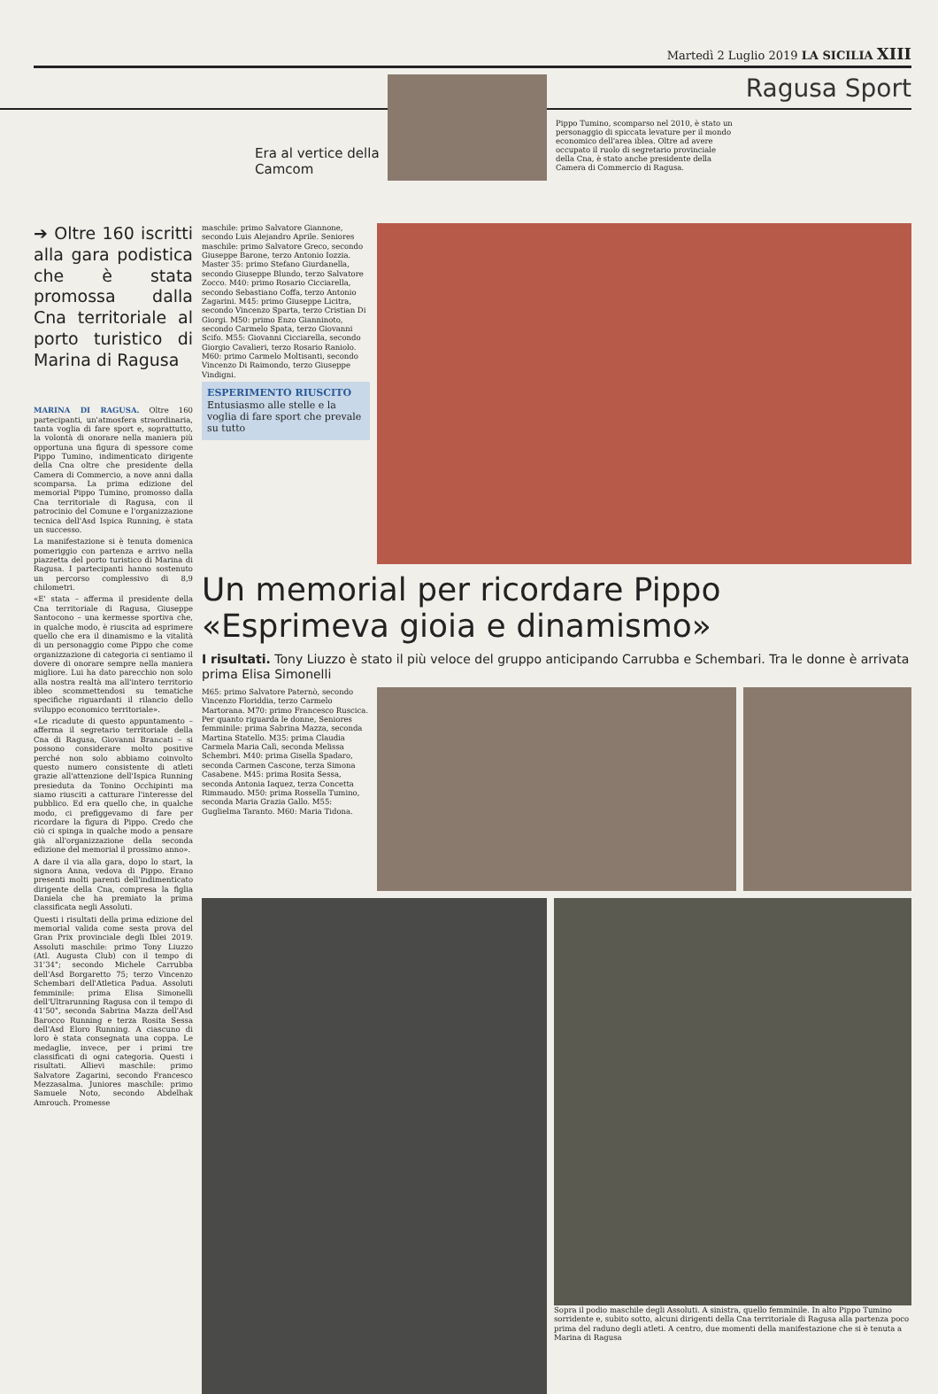Martedì 2 Luglio 2019 LA SICILIA XIII
Ragusa Sport
Era al vertice della Camcom
Pippo Tumino, scomparso nel 2010, è stato un personaggio di spiccata levature per il mondo economico dell'area iblea. Oltre ad avere occupato il ruolo di segretario provinciale della Cna, è stato anche presidente della Camera di Commercio di Ragusa.
➔ Oltre 160 iscritti alla gara podistica che è stata promossa dalla Cna territoriale al porto turistico di Marina di Ragusa
MARINA DI RAGUSA. Oltre 160 partecipanti, un'atmosfera straordinaria, tanta voglia di fare sport e, soprattutto, la volontà di onorare nella maniera più opportuna una figura di spessore come Pippo Tumino, indimenticato dirigente della Cna oltre che presidente della Camera di Commercio, a nove anni dalla scomparsa. La prima edizione del memorial Pippo Tumino, promosso dalla Cna territoriale di Ragusa, con il patrocinio del Comune e l'organizzazione tecnica dell'Asd Ispica Running, è stata un successo.
La manifestazione si è tenuta domenica pomeriggio con partenza e arrivo nella piazzetta del porto turistico di Marina di Ragusa. I partecipanti hanno sostenuto un percorso complessivo di 8,9 chilometri.
«E' stata – afferma il presidente della Cna territoriale di Ragusa, Giuseppe Santocono – una kermesse sportiva che, in qualche modo, è riuscita ad esprimere quello che era il dinamismo e la vitalità di un personaggio come Pippo che come organizzazione di categoria ci sentiamo il dovere di onorare sempre nella maniera migliore. Lui ha dato parecchio non solo alla nostra realtà ma all'intero territorio ibleo scommettendosi su tematiche specifiche riguardanti il rilancio dello sviluppo economico territoriale».
«Le ricadute di questo appuntamento – afferma il segretario territoriale della Cna di Ragusa, Giovanni Brancati – si possono considerare molto positive perché non solo abbiamo coinvolto questo numero consistente di atleti grazie all'attenzione dell'Ispica Running presieduta da Tonino Occhipinti ma siamo riusciti a catturare l'interesse del pubblico. Ed era quello che, in qualche modo, ci prefiggevamo di fare per ricordare la figura di Pippo. Credo che ciò ci spinga in qualche modo a pensare già all'organizzazione della seconda edizione del memorial il prossimo anno».
A dare il via alla gara, dopo lo start, la signora Anna, vedova di Pippo. Erano presenti molti parenti dell'indimenticato dirigente della Cna, compresa la figlia Daniela che ha premiato la prima classificata negli Assoluti.
Questi i risultati della prima edizione del memorial valida come sesta prova del Gran Prix provinciale degli Iblei 2019. Assoluti maschile: primo Tony Liuzzo (Atl. Augusta Club) con il tempo di 31'34"; secondo Michele Carrubba dell'Asd Borgaretto 75; terzo Vincenzo Schembari dell'Atletica Padua. Assoluti femminile: prima Elisa Simonelli dell'Ultrarunning Ragusa con il tempo di 41'50", seconda Sabrina Mazza dell'Asd Barocco Running e terza Rosita Sessa dell'Asd Eloro Running. A ciascuno di loro è stata consegnata una coppa. Le medaglie, invece, per i primi tre classificati di ogni categoria. Questi i risultati. Allievi maschile: primo Salvatore Zagarini, secondo Francesco Mezzasalma. Juniores maschile: primo Samuele Noto, secondo Abdelhak Amrouch. Promesse
maschile: primo Salvatore Giannone, secondo Luis Alejandro Aprile. Seniores maschile: primo Salvatore Greco, secondo Giuseppe Barone, terzo Antonio Iozzia. Master 35: primo Stefano Giurdanella, secondo Giuseppe Blundo, terzo Salvatore Zocco. M40: primo Rosario Cicciarella, secondo Sebastiano Coffa, terzo Antonio Zagarini. M45: primo Giuseppe Licitra, secondo Vincenzo Sparta, terzo Cristian Di Giorgi. M50: primo Enzo Gianninoto, secondo Carmelo Spata, terzo Giovanni Scifo. M55: Giovanni Cicciarella, secondo Giorgio Cavalieri, terzo Rosario Raniolo. M60: primo Carmelo Moltisanti, secondo Vincenzo Di Raimondo, terzo Giuseppe Vindigni.
ESPERIMENTO RIUSCITO
Entusiasmo alle stelle e la voglia di fare sport che prevale su tutto
Un memorial per ricordare Pippo «Esprimeva gioia e dinamismo»
I risultati. Tony Liuzzo è stato il più veloce del gruppo anticipando Carrubba e Schembari. Tra le donne è arrivata prima Elisa Simonelli
M65: primo Salvatore Paternò, secondo Vincenzo Floriddia, terzo Carmelo Martorana. M70: primo Francesco Ruscica. Per quanto riguarda le donne, Seniores femminile: prima Sabrina Mazza, seconda Martina Statello. M35: prima Claudia Carmela Maria Calì, seconda Melissa Schembri. M40: prima Gisella Spadaro, seconda Carmen Cascone, terza Simona Casabene. M45: prima Rosita Sessa, seconda Antonia Iaquez, terza Concetta Rimmaudo. M50: prima Rossella Tumino, seconda Maria Grazia Gallo. M55: Guglielma Taranto. M60: Maria Tidona.
Sopra il podio maschile degli Assoluti. A sinistra, quello femminile. In alto Pippo Tumino sorridente e, subito sotto, alcuni dirigenti della Cna territoriale di Ragusa alla partenza poco prima del raduno degli atleti. A centro, due momenti della manifestazione che si è tenuta a Marina di Ragusa